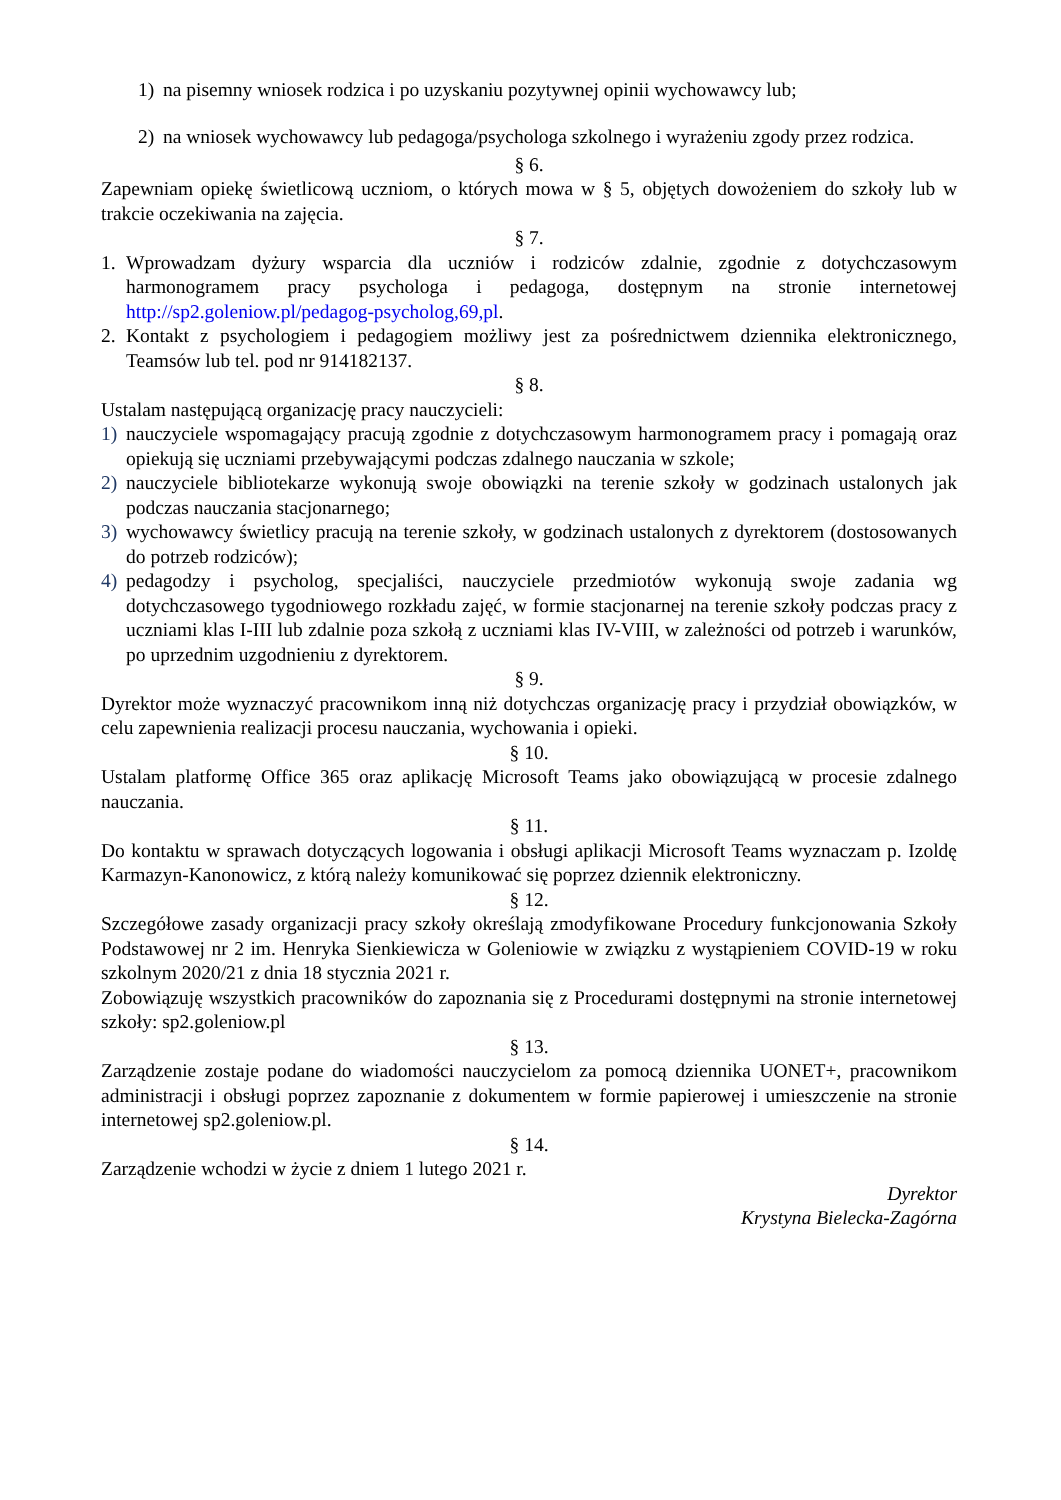1) na pisemny wniosek rodzica i po uzyskaniu pozytywnej opinii wychowawcy lub;
2) na wniosek wychowawcy lub pedagoga/psychologa szkolnego i wyrażeniu zgody przez rodzica.
§ 6.
Zapewniam opiekę świetlicową uczniom, o których mowa w § 5, objętych dowożeniem do szkoły lub w trakcie oczekiwania na zajęcia.
§ 7.
1. Wprowadzam dyżury wsparcia dla uczniów i rodziców zdalnie, zgodnie z dotychczasowym harmonogramem pracy psychologa i pedagoga, dostępnym na stronie internetowej http://sp2.goleniow.pl/pedagog-psycholog,69,pl.
2. Kontakt z psychologiem i pedagogiem możliwy jest za pośrednictwem dziennika elektronicznego, Teamsów lub tel. pod nr 914182137.
§ 8.
Ustalam następującą organizację pracy nauczycieli:
1) nauczyciele wspomagający pracują zgodnie z dotychczasowym harmonogramem pracy i pomagają oraz opiekują się uczniami przebywającymi podczas zdalnego nauczania w szkole;
2) nauczyciele bibliotekarze wykonują swoje obowiązki na terenie szkoły w godzinach ustalonych jak podczas nauczania stacjonarnego;
3) wychowawcy świetlicy pracują na terenie szkoły, w godzinach ustalonych z dyrektorem (dostosowanych do potrzeb rodziców);
4) pedagodzy i psycholog, specjaliści, nauczyciele przedmiotów wykonują swoje zadania wg dotychczasowego tygodniowego rozkładu zajęć, w formie stacjonarnej na terenie szkoły podczas pracy z uczniami klas I-III lub zdalnie poza szkołą z uczniami klas IV-VIII, w zależności od potrzeb i warunków, po uprzednim uzgodnieniu z dyrektorem.
§ 9.
Dyrektor może wyznaczyć pracownikom inną niż dotychczas organizację pracy i przydział obowiązków, w celu zapewnienia realizacji procesu nauczania, wychowania i opieki.
§ 10.
Ustalam platformę Office 365 oraz aplikację Microsoft Teams jako obowiązującą w procesie zdalnego nauczania.
§ 11.
Do kontaktu w sprawach dotyczących logowania i obsługi aplikacji Microsoft Teams wyznaczam p. Izoldę Karmazyn-Kanonowicz, z którą należy komunikować się poprzez dziennik elektroniczny.
§ 12.
Szczegółowe zasady organizacji pracy szkoły określają zmodyfikowane Procedury funkcjonowania Szkoły Podstawowej nr 2 im. Henryka Sienkiewicza w Goleniowie w związku z wystąpieniem COVID-19 w roku szkolnym 2020/21 z dnia 18 stycznia 2021 r.
Zobowiązuję wszystkich pracowników do zapoznania się z Procedurami dostępnymi na stronie internetowej szkoły: sp2.goleniow.pl
§ 13.
Zarządzenie zostaje podane do wiadomości nauczycielom za pomocą dziennika UONET+, pracownikom administracji i obsługi poprzez zapoznanie z dokumentem w formie papierowej i umieszczenie na stronie internetowej sp2.goleniow.pl.
§ 14.
Zarządzenie wchodzi w życie z dniem 1 lutego 2021 r.
Dyrektor
Krystyna Bielecka-Zagórna